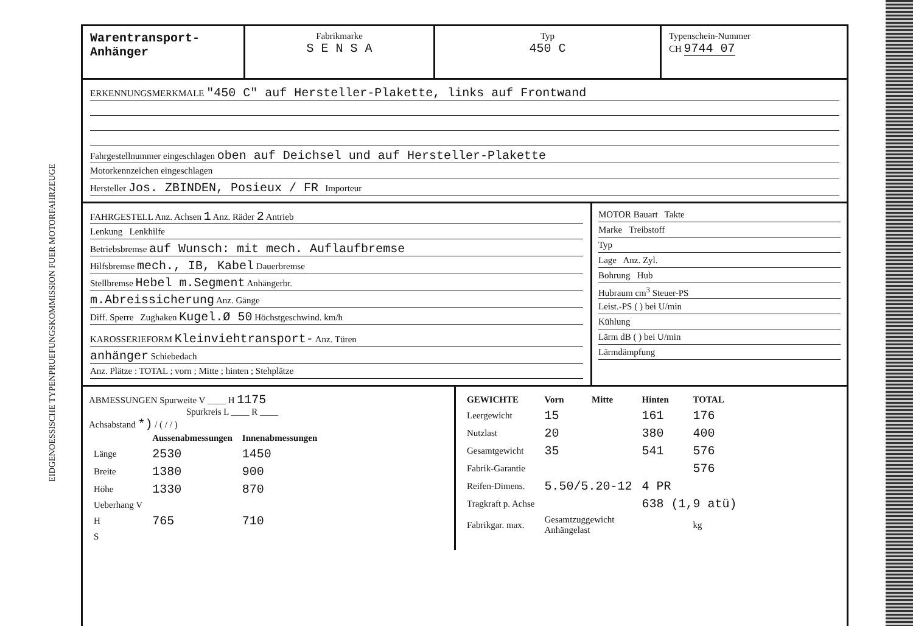EIDGENOESSISCHE TYPENPRUEFUNGSKOMMISSION FUER MOTORFAHRZEUGE
Warentransport-
Anhänger
Fabrikmarke
S E N S A
Typ
450 C
Typenschein-Nummer
CH 9744 07
ERKENNUNGSMERKMALE "450 C" auf Hersteller-Plakette, links auf Frontwand
Fahrgestellnummer eingeschlagen oben auf Deichsel und auf Hersteller-Plakette
Motorkennzeichen eingeschlagen
Hersteller Jos. ZBINDEN, Posieux / FR Importeur
FAHRGESTELL Anz. Achsen 1 Anz. Räder 2 Antrieb
Lenkung Lenkhilfe
Betriebsbremse auf Wunsch: mit mech. Auflaufbremse
Hilfsbremse mech., IB, Kabel Dauerbremse
Stellbremse Hebel m.Segment Anhängerbr.
m.Abreissicherung Anz. Gänge
Diff. Sperre Zughaken Kugel.Ø 50 Höchstgeschwind. km/h
KAROSSERIEFORM Kleinviehtransport- Anz. Türen
anhänger Schiebedach
Anz. Plätze : TOTAL ; vorn ; Mitte ; hinten ; Stehplätze
MOTOR Bauart Takte
Marke Treibstoff
Typ
Lage Anz. Zyl.
Bohrung Hub
Hubraum cm<sup>3</sup> Steuer-PS
Leist.-PS ( ) bei U/min
Kühlung
Lärm dB ( ) bei U/min
Lärmdämpfung
ABMESSUNGEN Spurweite V ____ H 1175
Spurkreis L ____ R ____
Achsabstand *) / ( / / )
| | Aussenabmessungen | Innenabmessungen |
| --- | --- | --- |
| Länge | 2530 | 1450 |
| Breite | 1380 | 900 |
| Höhe | 1330 | 870 |
| Ueberhang V | | |
| H | 765 | 710 |
| S | | |
| GEWICHTE | Vorn | Mitte | Hinten | TOTAL |
| --- | --- | --- | --- | --- |
| Leergewicht | 15 | | 161 | 176 |
| Nutzlast | 20 | | 380 | 400 |
| Gesamtgewicht | 35 | | 541 | 576 |
| Fabrik-Garantie | | | | 576 |
| Reifen-Dimens. | 5.50/5.20-12 | | 4 PR | |
| Tragkraft p. Achse | | | 638 (1,9 atü) | |
| Fabrikgar. max. | Gesamtzuggewicht Anhängelast | | | kg |